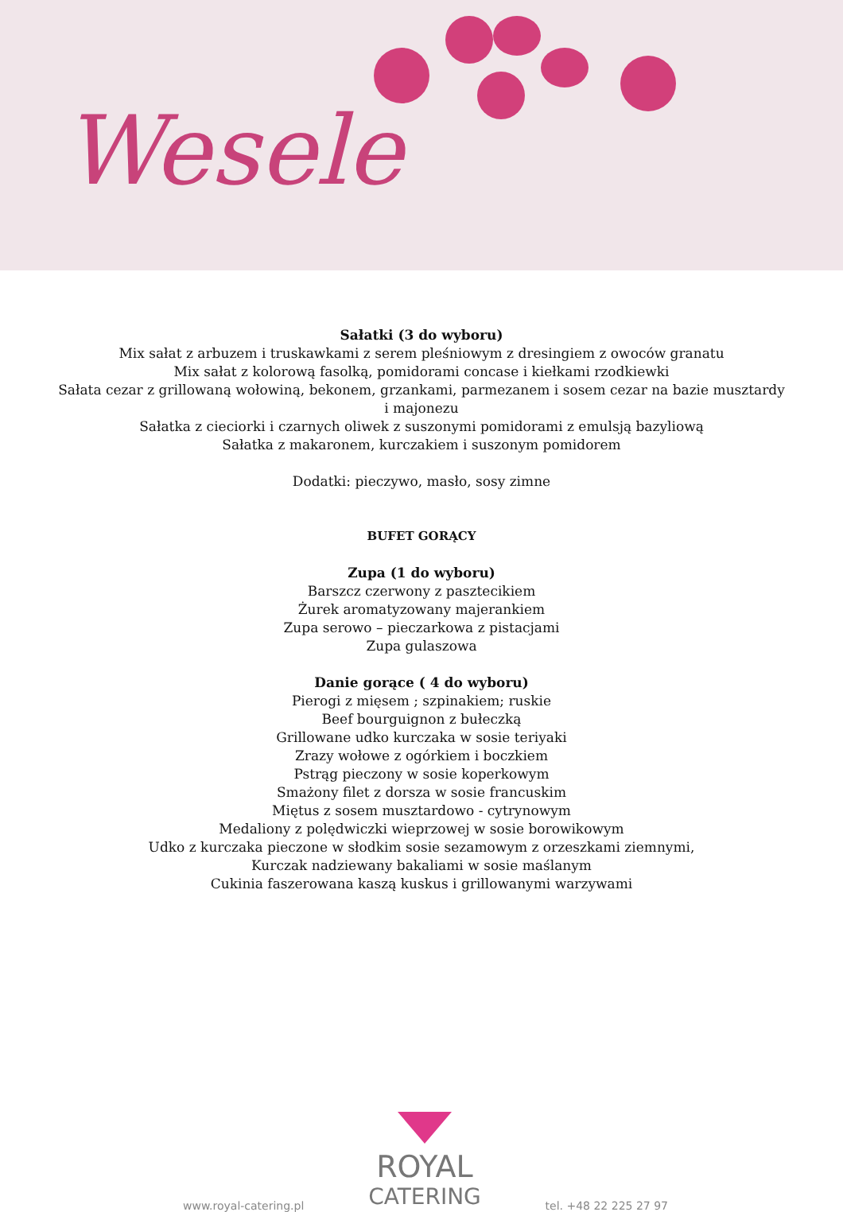Wesele
Sałatki (3 do wyboru)
Mix sałat z arbuzem i truskawkami z serem pleśniowym z dresingiem z owoców granatu
Mix sałat z kolorową fasolką, pomidorami concase i kiełkami rzodkiewki
Sałata cezar z grillowaną wołowiną, bekonem, grzankami, parmezanem i sosem cezar na bazie musztardy
i majonezu
Sałatka z cieciorki i czarnych oliwek z suszonymi pomidorami z emulsją bazyliową
Sałatka z makaronem, kurczakiem i suszonym pomidorem
Dodatki: pieczywo, masło, sosy zimne
BUFET GORĄCY
Zupa (1 do wyboru)
Barszcz czerwony z pasztecikiem
Żurek aromatyzowany majerankiem
Zupa serowo – pieczarkowa z pistacjami
Zupa gulaszowa
Danie gorące ( 4 do wyboru)
Pierogi z mięsem ; szpinakiem; ruskie
Beef bourguignon z bułeczką
Grillowane udko kurczaka w sosie teriyaki
Zrazy wołowe z ogórkiem i boczkiem
Pstrąg pieczony w sosie koperkowym
Smażony filet z dorsza w sosie francuskim
Miętus z sosem musztardowo - cytrynowym
Medaliony z polędwiczki wieprzowej w sosie borowikowym
Udko z kurczaka pieczone w słodkim sosie sezamowym z orzeszkami ziemnymi,
Kurczak nadziewany bakaliami w sosie maślanym
Cukinia faszerowana kaszą kuskus i grillowanymi warzywami
www.royal-catering.pl
ROYAL
CATERING
tel. +48 22 225 27 97